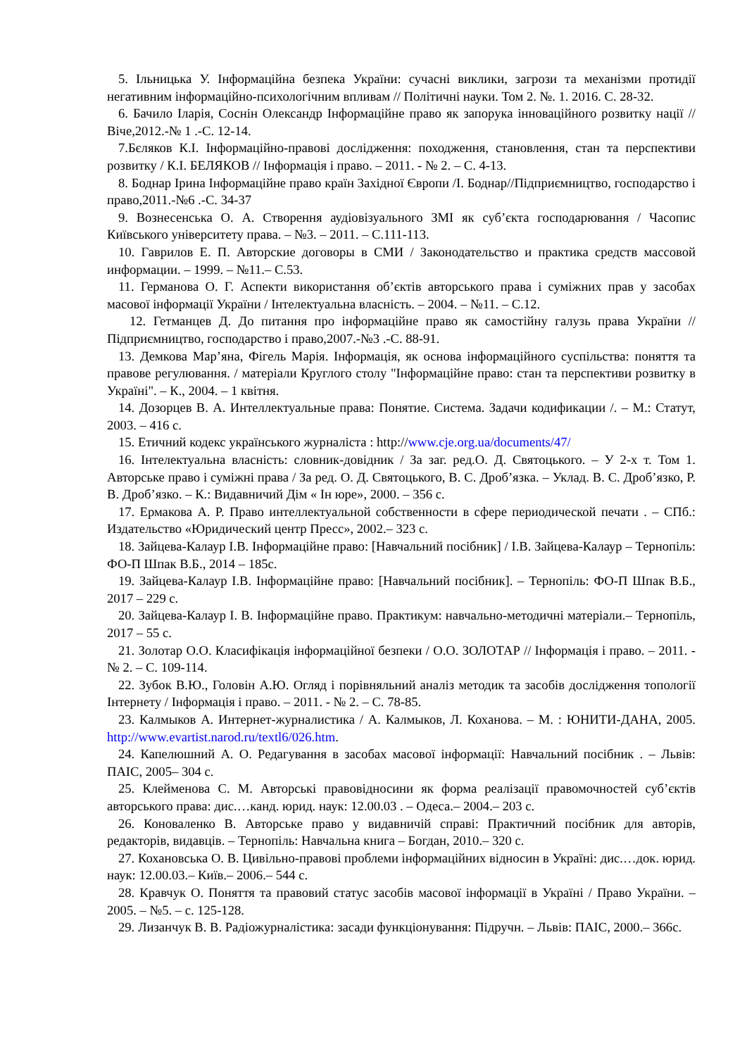5. Ільницька У. Інформаційна безпека України: сучасні виклики, загрози та механізми протидії негативним інформаційно-психологічним впливам // Політичні науки. Том 2. №. 1. 2016. С. 28-32.
6. Бачило Іларія, Соснін Олександр Інформаційне право як запорука інноваційного розвитку нації //Віче,2012.-№ 1 .-С. 12-14.
7.Бєляков К.І. Інформаційно-правові дослідження: походження, становлення, стан та перспективи розвитку / К.І. БЕЛЯКОВ // Інформація і право. – 2011. - № 2. – С. 4-13.
8. Боднар Ірина Інформаційне право країн Західної Європи /І. Боднар//Підприємництво, господарство і право,2011.-№6 .-С. 34-37
9. Вознесенська О. А. Створення аудіовізуального ЗМІ як суб’єкта господарювання / Часопис Київського університету права. – №3. – 2011. – С.111-113.
10. Гаврилов Е. П. Авторские договоры в СМИ / Законодательство и практика средств массовой информации. – 1999. – №11.– С.53.
11. Германова О. Г. Аспекти використання об’єктів авторського права і суміжних прав у засобах масової інформації України / Інтелектуальна власність. – 2004. – №11. – С.12.
12. Гетманцев Д. До питання про інформаційне право як самостійну галузь права України //Підприємництво, господарство і право,2007.-№3 .-С. 88-91.
13. Демкова Мар’яна, Фігель Марія. Інформація, як основа інформаційного суспільства: поняття та правове регулювання. / матеріали Круглого столу "Інформаційне право: стан та перспективи розвитку в Україні". – К., 2004. – 1 квітня.
14. Дозорцев В. А. Интеллектуальные права: Понятие. Система. Задачи кодификации /. – М.: Статут, 2003. – 416 с.
15. Етичний кодекс українського журналіста : http://www.cje.org.ua/documents/47/
16. Інтелектуальна власність: словник-довідник / За заг. ред.О. Д. Святоцького. – У 2-х т. Том 1. Авторське право і суміжні права / За ред. О. Д. Святоцького, В. С. Дроб’язка. – Уклад. В. С. Дроб’язко, Р. В. Дроб’язко. – К.: Видавничий Дім « Ін юре», 2000. – 356 с.
17. Ермакова А. Р. Право интеллектуальной собственности в сфере периодической печати . – СПб.: Издательство «Юридический центр Пресс», 2002.– 323 с.
18. Зайцева-Калаур І.В. Інформаційне право: [Навчальний посібник] / І.В. Зайцева-Калаур – Тернопіль: ФО-П Шпак В.Б., 2014 – 185с.
19. Зайцева-Калаур І.В. Інформаційне право: [Навчальний посібник]. – Тернопіль: ФО-П Шпак В.Б., 2017 – 229 с.
20. Зайцева-Калаур І. В. Інформаційне право. Практикум: навчально-методичні матеріали.– Тернопіль, 2017 – 55 с.
21. Золотар О.О. Класифікація інформаційної безпеки / О.О. ЗОЛОТАР // Інформація і право. – 2011. - № 2. – С. 109-114.
22. Зубок В.Ю., Головін А.Ю. Огляд і порівняльний аналіз методик та засобів дослідження топології Інтернету / Інформація і право. – 2011. - № 2. – С. 78-85.
23. Калмыков А. Интернет-журналистика / А. Калмыков, Л. Коханова. – М. : ЮНИТИ-ДАНА, 2005. http://www.evartist.narod.ru/textl6/026.htm.
24. Капелюшний А. О. Редагування в засобах масової інформації: Навчальний посібник . – Львів: ПАІС, 2005– 304 с.
25. Клейменова С. М. Авторські правовідносини як форма реалізації правомочностей суб’єктів авторського права: дис.…канд. юрид. наук: 12.00.03 . – Одеса.– 2004.– 203 с.
26. Коноваленко В. Авторське право у видавничій справі: Практичний посібник для авторів, редакторів, видавців. – Тернопіль: Навчальна книга – Богдан, 2010.– 320 с.
27. Кохановська О. В. Цивільно-правові проблеми інформаційних відносин в Україні: дис.…док. юрид. наук: 12.00.03.– Київ.– 2006.– 544 с.
28. Кравчук О. Поняття та правовий статус засобів масової інформації в Україні / Право України. – 2005. – №5. – с. 125-128.
29. Лизанчук В. В. Радіожурналістика: засади функціонування: Підручн. – Львів: ПАІС, 2000.– 366с.